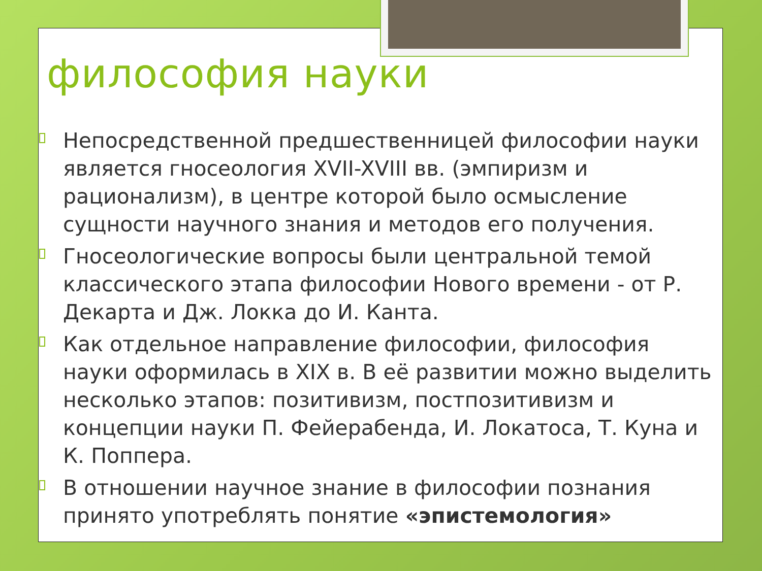философия науки
Непосредственной предшественницей философии науки является гносеология XVII-XVIII вв. (эмпиризм и рационализм), в центре которой было осмысление сущности научного знания и методов его получения.
Гносеологические вопросы были центральной темой классического этапа философии Нового времени - от Р. Декарта и Дж. Локка до И. Канта.
Как отдельное направление философии, философия науки оформилась в XIX в. В её развитии можно выделить несколько этапов: позитивизм, постпозитивизм и концепции науки П. Фейерабенда, И. Локатоса, Т. Куна и К. Поппера.
В отношении научное знание в философии познания принято употреблять понятие «эпистемология»